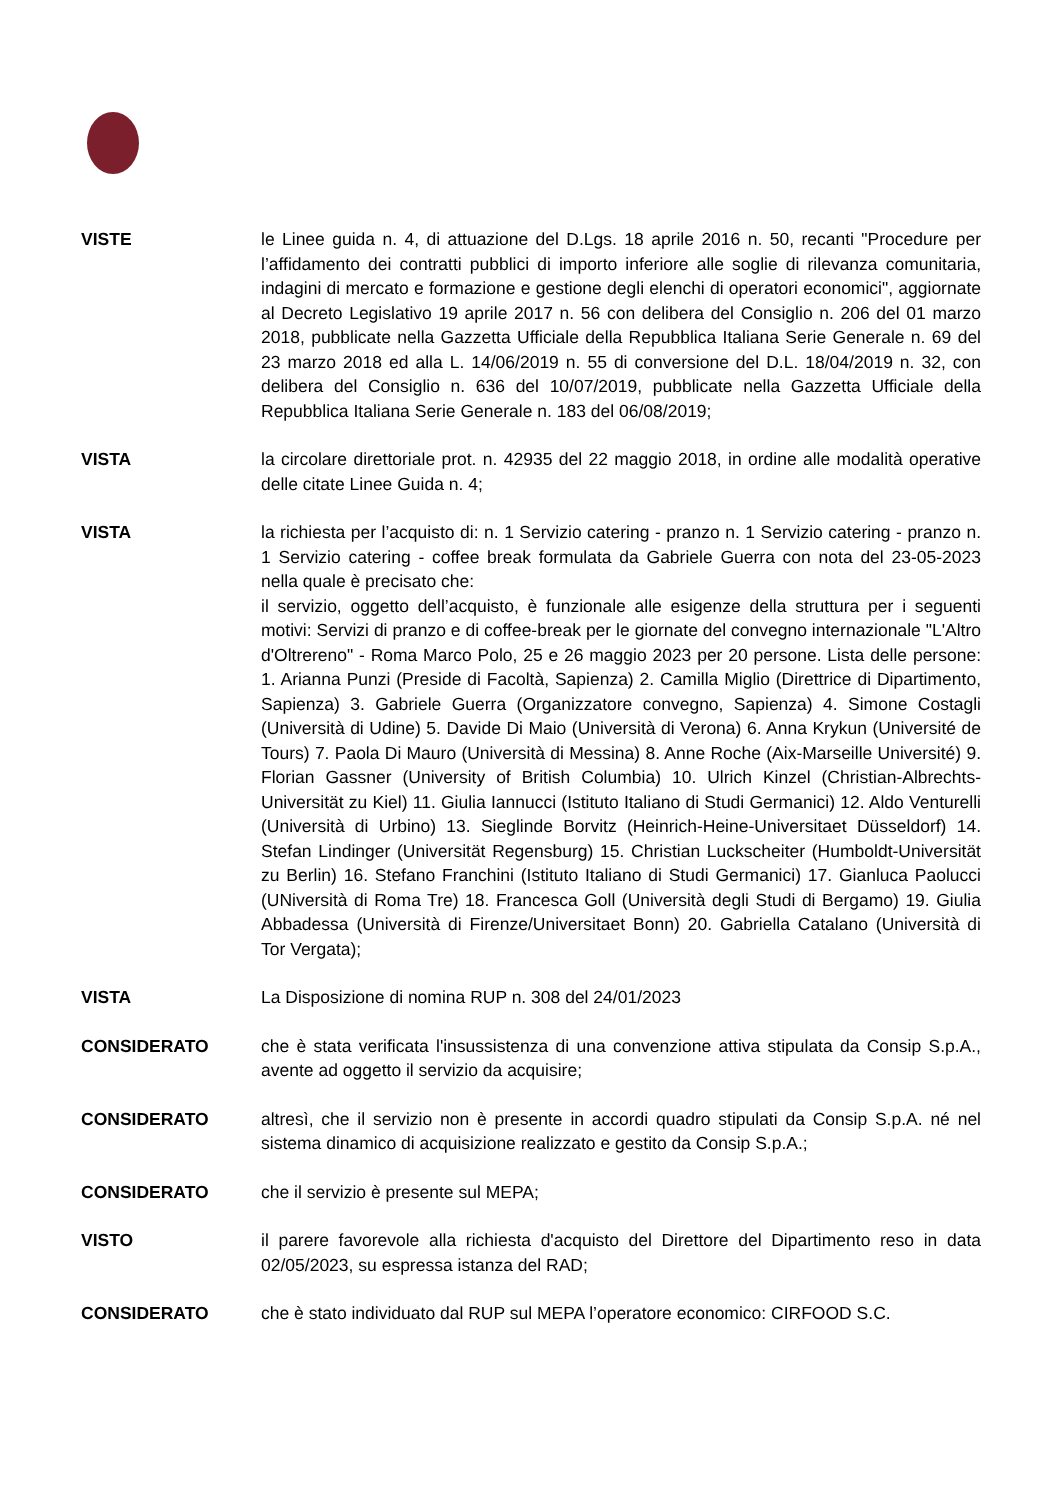VISTE le Linee guida n. 4, di attuazione del D.Lgs. 18 aprile 2016 n. 50, recanti "Procedure per l’affidamento dei contratti pubblici di importo inferiore alle soglie di rilevanza comunitaria, indagini di mercato e formazione e gestione degli elenchi di operatori economici", aggiornate al Decreto Legislativo 19 aprile 2017 n. 56 con delibera del Consiglio n. 206 del 01 marzo 2018, pubblicate nella Gazzetta Ufficiale della Repubblica Italiana Serie Generale n. 69 del 23 marzo 2018 ed alla L. 14/06/2019 n. 55 di conversione del D.L. 18/04/2019 n. 32, con delibera del Consiglio n. 636 del 10/07/2019, pubblicate nella Gazzetta Ufficiale della Repubblica Italiana Serie Generale n. 183 del 06/08/2019;
VISTA la circolare direttoriale prot. n. 42935 del 22 maggio 2018, in ordine alle modalità operative delle citate Linee Guida n. 4;
VISTA la richiesta per l’acquisto di: n. 1 Servizio catering - pranzo n. 1 Servizio catering - pranzo n. 1 Servizio catering - coffee break formulata da Gabriele Guerra con nota del 23-05-2023 nella quale è precisato che:
il servizio, oggetto dell’acquisto, è funzionale alle esigenze della struttura per i seguenti motivi: Servizi di pranzo e di coffee-break per le giornate del convegno internazionale "L'Altro d'Oltrereno" - Roma Marco Polo, 25 e 26 maggio 2023 per 20 persone. Lista delle persone: 1. Arianna Punzi (Preside di Facoltà, Sapienza) 2. Camilla Miglio (Direttrice di Dipartimento, Sapienza) 3. Gabriele Guerra (Organizzatore convegno, Sapienza) 4. Simone Costagli (Università di Udine) 5. Davide Di Maio (Università di Verona) 6. Anna Krykun (Université de Tours) 7. Paola Di Mauro (Università di Messina) 8. Anne Roche (Aix-Marseille Université) 9. Florian Gassner (University of British Columbia) 10. Ulrich Kinzel (Christian-Albrechts-Universität zu Kiel) 11. Giulia Iannucci (Istituto Italiano di Studi Germanici) 12. Aldo Venturelli (Università di Urbino) 13. Sieglinde Borvitz (Heinrich-Heine-Universitaet Düsseldorf) 14. Stefan Lindinger (Universität Regensburg) 15. Christian Luckscheiter (Humboldt-Universität zu Berlin) 16. Stefano Franchini (Istituto Italiano di Studi Germanici) 17. Gianluca Paolucci (UNiversità di Roma Tre) 18. Francesca Goll (Università degli Studi di Bergamo) 19. Giulia Abbadessa (Università di Firenze/Universitaet Bonn) 20. Gabriella Catalano (Università di Tor Vergata);
VISTA La Disposizione di nomina RUP n. 308 del 24/01/2023
CONSIDERATO che è stata verificata l'insussistenza di una convenzione attiva stipulata da Consip S.p.A., avente ad oggetto il servizio da acquisire;
CONSIDERATO altresì, che il servizio non è presente in accordi quadro stipulati da Consip S.p.A. né nel sistema dinamico di acquisizione realizzato e gestito da Consip S.p.A.;
CONSIDERATO che il servizio è presente sul MEPA;
VISTO il parere favorevole alla richiesta d'acquisto del Direttore del Dipartimento reso in data 02/05/2023, su espressa istanza del RAD;
CONSIDERATO che è stato individuato dal RUP sul MEPA l’operatore economico: CIRFOOD S.C.